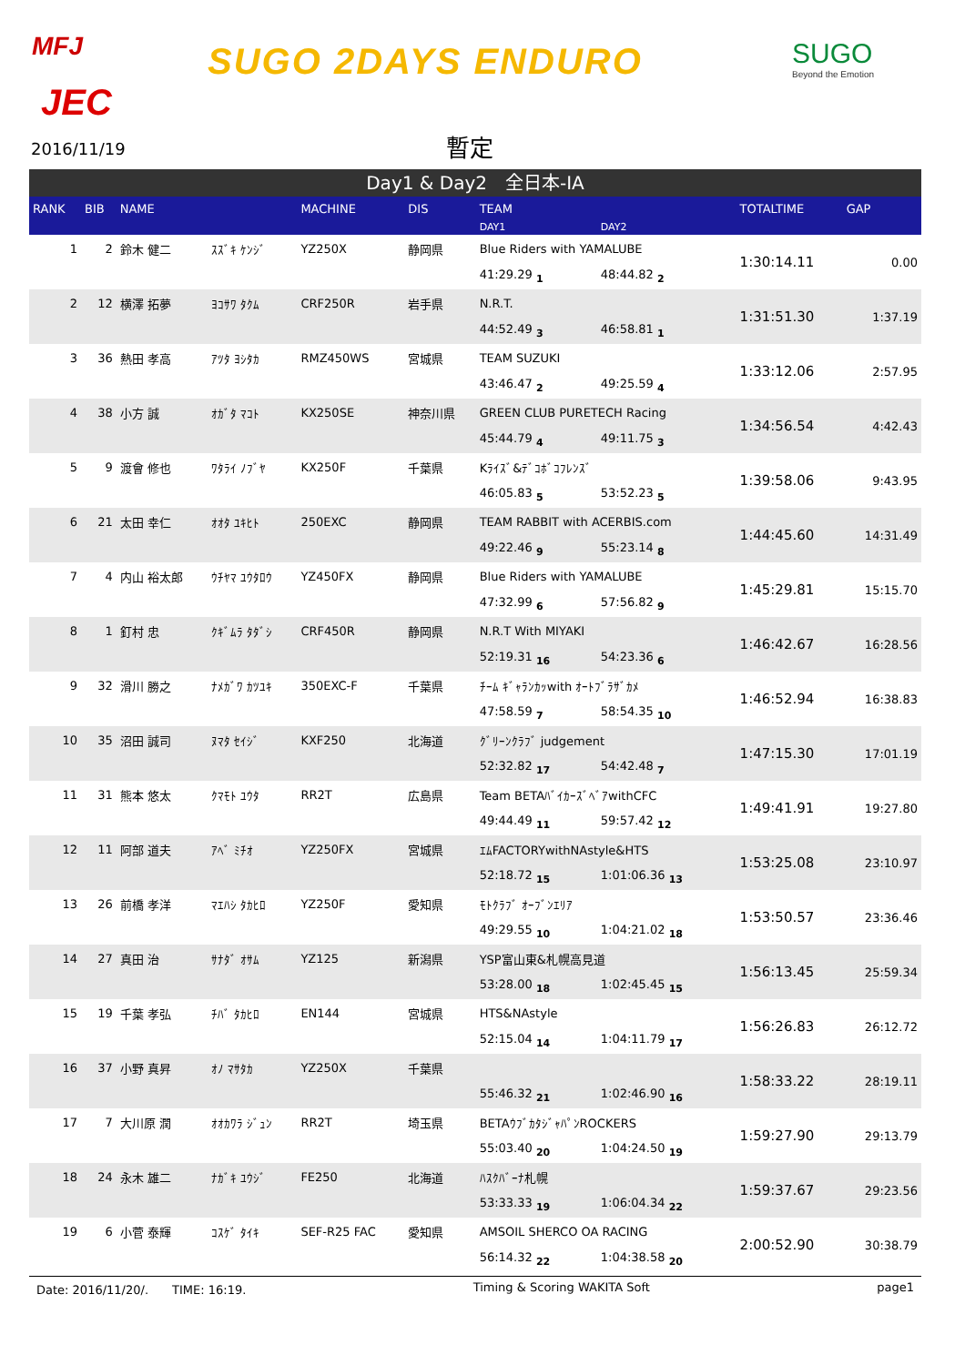MFJ
JEC
SUGO 2DAYS ENDURO SUGO
Beyond the Emotion
2016/11/19 暫定
Day1 & Day2　全日本-IA
| RANK | BIB | NAME | | MACHINE | DIS | TEAM | | TOTALTIME | GAP |
| --- | --- | --- | --- | --- | --- | --- | --- | --- | --- |
| | | | | | | DAY1 | DAY2 | | |
| 1 | 2 | 鈴木 健二 | ｽｽﾞｷ ｹﾝｼﾞ | YZ250X | 静岡県 | Blue Riders with YAMALUBE | | 1:30:14.11 | 0.00 |
| | | | | | | 41:29.29 1 | 48:44.82 2 | | |
| 2 | 12 | 横澤 拓夢 | ﾖｺｻﾜ ﾀｸﾑ | CRF250R | 岩手県 | N.R.T. | | 1:31:51.30 | 1:37.19 |
| | | | | | | 44:52.49 3 | 46:58.81 1 | | |
| 3 | 36 | 熱田 孝高 | ｱﾂﾀ ﾖｼﾀｶ | RMZ450WS | 宮城県 | TEAM SUZUKI | | 1:33:12.06 | 2:57.95 |
| | | | | | | 43:46.47 2 | 49:25.59 4 | | |
| 4 | 38 | 小方 誠 | ｵｶﾞﾀ ﾏｺﾄ | KX250SE | 神奈川県 | GREEN CLUB PURETECH Racing | | 1:34:56.54 | 4:42.43 |
| | | | | | | 45:44.79 4 | 49:11.75 3 | | |
| 5 | 9 | 渡會 修也 | ﾜﾀﾗｲ ﾉﾌﾞﾔ | KX250F | 千葉県 | Kﾗｲｽﾞ&ﾃﾞｺﾎﾞｺﾌﾚﾝｽﾞ | | 1:39:58.06 | 9:43.95 |
| | | | | | | 46:05.83 5 | 53:52.23 5 | | |
| 6 | 21 | 太田 幸仁 | ｵｵﾀ ﾕｷﾋﾄ | 250EXC | 静岡県 | TEAM RABBIT with ACERBIS.com | | 1:44:45.60 | 14:31.49 |
| | | | | | | 49:22.46 9 | 55:23.14 8 | | |
| 7 | 4 | 内山 裕太郎 | ｳﾁﾔﾏ ﾕｳﾀﾛｳ | YZ450FX | 静岡県 | Blue Riders with YAMALUBE | | 1:45:29.81 | 15:15.70 |
| | | | | | | 47:32.99 6 | 57:56.82 9 | | |
| 8 | 1 | 釘村 忠 | ｸｷﾞﾑﾗ ﾀﾀﾞｼ | CRF450R | 静岡県 | N.R.T With MIYAKI | | 1:46:42.67 | 16:28.56 |
| | | | | | | 52:19.31 16 | 54:23.36 6 | | |
| 9 | 32 | 滑川 勝之 | ﾅﾒｶﾞﾜ ｶﾂﾕｷ | 350EXC-F | 千葉県 | ﾁｰﾑ ｷﾞｬﾗﾝｶｯwith ｵｰﾄﾌﾞﾗｻﾞｶﾒ | | 1:46:52.94 | 16:38.83 |
| | | | | | | 47:58.59 7 | 58:54.35 10 | | |
| 10 | 35 | 沼田 誠司 | ﾇﾏﾀ ｾｲｼﾞ | KXF250 | 北海道 | ｸﾞﾘｰﾝｸﾗﾌﾞ judgement | | 1:47:15.30 | 17:01.19 |
| | | | | | | 52:32.82 17 | 54:42.48 7 | | |
| 11 | 31 | 熊本 悠太 | ｸﾏﾓﾄ ﾕｳﾀ | RR2T | 広島県 | Team BETAﾊﾞｲｶｰｽﾞﾍﾞｱwithCFC | | 1:49:41.91 | 19:27.80 |
| | | | | | | 49:44.49 11 | 59:57.42 12 | | |
| 12 | 11 | 阿部 道夫 | ｱﾍﾞ ﾐﾁｵ | YZ250FX | 宮城県 | ｴﾑFACTORYwithNAstyle&HTS | | 1:53:25.08 | 23:10.97 |
| | | | | | | 52:18.72 15 | 1:01:06.36 13 | | |
| 13 | 26 | 前橋 孝洋 | ﾏｴﾊｼ ﾀｶﾋﾛ | YZ250F | 愛知県 | ﾓﾄｸﾗﾌﾞ ｵｰﾌﾞﾝｴﾘｱ | | 1:53:50.57 | 23:36.46 |
| | | | | | | 49:29.55 10 | 1:04:21.02 18 | | |
| 14 | 27 | 真田 治 | ｻﾅﾀﾞ ｵｻﾑ | YZ125 | 新潟県 | YSP富山東&札幌高見道 | | 1:56:13.45 | 25:59.34 |
| | | | | | | 53:28.00 18 | 1:02:45.45 15 | | |
| 15 | 19 | 千葉 孝弘 | ﾁﾊﾞ ﾀｶﾋﾛ | EN144 | 宮城県 | HTS&NAstyle | | 1:56:26.83 | 26:12.72 |
| | | | | | | 52:15.04 14 | 1:04:11.79 17 | | |
| 16 | 37 | 小野 真昇 | ｵﾉ ﾏｻﾀｶ | YZ250X | 千葉県 | | | 1:58:33.22 | 28:19.11 |
| | | | | | | 55:46.32 21 | 1:02:46.90 16 | | |
| 17 | 7 | 大川原 潤 | ｵｵｶﾜﾗ ｼﾞｭﾝ | RR2T | 埼玉県 | BETAｳﾌﾞｶﾀｼﾞｬﾊﾟﾝROCKERS | | 1:59:27.90 | 29:13.79 |
| | | | | | | 55:03.40 20 | 1:04:24.50 19 | | |
| 18 | 24 | 永木 雄二 | ﾅｶﾞｷ ﾕｳｼﾞ | FE250 | 北海道 | ﾊｽｸﾊﾞｰﾅ札幌 | | 1:59:37.67 | 29:23.56 |
| | | | | | | 53:33.33 19 | 1:06:04.34 22 | | |
| 19 | 6 | 小菅 泰輝 | ｺｽｹﾞ ﾀｲｷ | SEF-R25 FAC | 愛知県 | AMSOIL SHERCO OA RACING | | 2:00:52.90 | 30:38.79 |
| | | | | | | 56:14.32 22 | 1:04:38.58 20 | | |
Date: 2016/11/20/.　　TIME: 16:19. Timing & Scoring WAKITA Soft page1